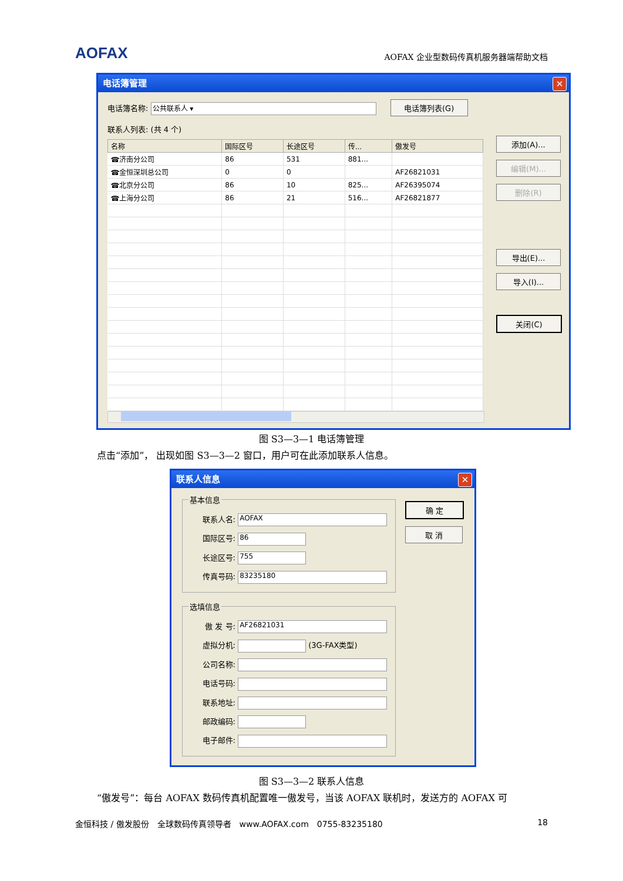AOFAX AOFAX 企业型数码传真机服务器端帮助文档
电话簿管理 ✕
电话簿名称: 公共联系人 ▾ 电话簿列表(G)
联系人列表: (共 4 个)
| 名称 | 国际区号 | 长途区号 | 传... | 傲发号 |
| --- | --- | --- | --- | --- |
| ☎济南分公司 | 86 | 531 | 881... | |
| ☎金恒深圳总公司 | 0 | 0 | | AF26821031 |
| ☎北京分公司 | 86 | 10 | 825... | AF26395074 |
| ☎上海分公司 | 86 | 21 | 516... | AF26821877 |
添加(A)...
编辑(M)...
删除(R)
导出(E)...
导入(I)...
关闭(C)
图 S3—3—1 电话簿管理
点击“添加”， 出现如图 S3—3—2 窗口，用户可在此添加联系人信息。
联系人信息 ✕
基本信息
联系人名: AOFAX
国际区号: 86
长途区号: 755
传真号码: 83235180
选填信息
傲 发 号: AF26821031
虚拟分机: (3G-FAX类型)
公司名称:
电话号码:
联系地址:
邮政编码:
电子邮件:
确 定
取 消
图 S3—3—2 联系人信息
“傲发号”：每台 AOFAX 数码传真机配置唯一傲发号，当该 AOFAX 联机时，发送方的 AOFAX 可
金恒科技 / 傲发股份　全球数码传真领导者　www.AOFAX.com　0755-83235180 18